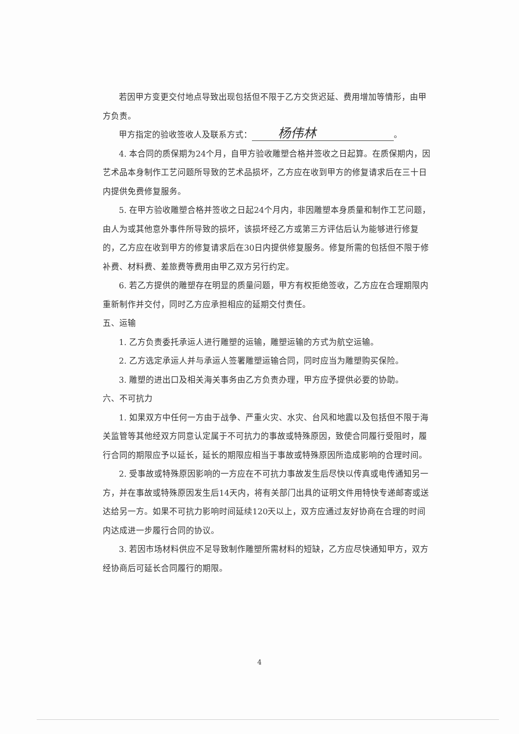若因甲方变更交付地点导致出现包括但不限于乙方交货迟延、费用增加等情形，由甲方负责。
甲方指定的验收签收人及联系方式： 杨伟林 。
4. 本合同的质保期为24个月，自甲方验收雕塑合格并签收之日起算。在质保期内，因艺术品本身制作工艺问题所导致的艺术品损坏，乙方应在收到甲方的修复请求后在三十日内提供免费修复服务。
5. 在甲方验收雕塑合格并签收之日起24个月内，非因雕塑本身质量和制作工艺问题，由人为或其他意外事件所导致的损坏，该损坏经乙方或第三方评估后认为能够进行修复的，乙方应在收到甲方的修复请求后在30日内提供修复服务。修复所需的包括但不限于修补费、材料费、差旅费等费用由甲乙双方另行约定。
6. 若乙方提供的雕塑存在明显的质量问题，甲方有权拒绝签收，乙方应在合理期限内重新制作并交付，同时乙方应承担相应的延期交付责任。
五、运输
1. 乙方负责委托承运人进行雕塑的运输，雕塑运输的方式为航空运输。
2. 乙方选定承运人并与承运人签署雕塑运输合同，同时应当为雕塑购买保险。
3. 雕塑的进出口及相关海关事务由乙方负责办理，甲方应予提供必要的协助。
六、不可抗力
1. 如果双方中任何一方由于战争、严重火灾、水灾、台风和地震以及包括但不限于海关监管等其他经双方同意认定属于不可抗力的事故或特殊原因，致使合同履行受阻时，履行合同的期限应予以延长，延长的期限应相当于事故或特殊原因所造成影响的合理时间。
2. 受事故或特殊原因影响的一方应在不可抗力事故发生后尽快以传真或电传通知另一方，并在事故或特殊原因发生后14天内，将有关部门出具的证明文件用特快专递邮寄或送达给另一方。如果不可抗力影响时间延续120天以上，双方应通过友好协商在合理的时间内达成进一步履行合同的协议。
3. 若因市场材料供应不足导致制作雕塑所需材料的短缺，乙方应尽快通知甲方，双方经协商后可延长合同履行的期限。
4